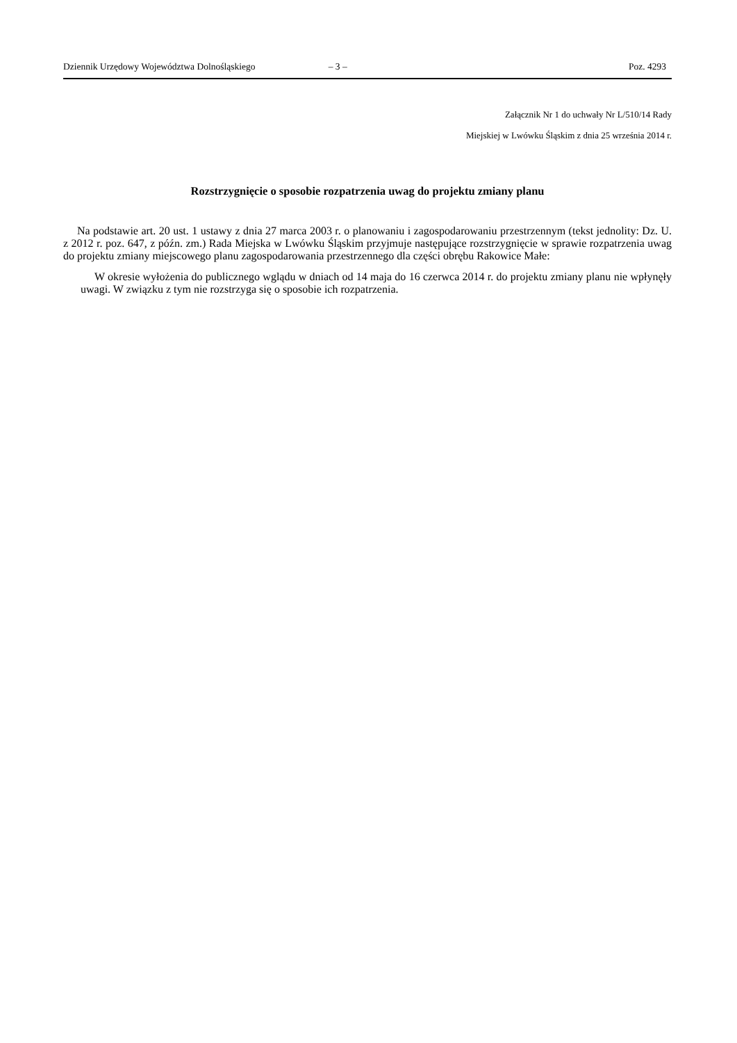Dziennik Urzędowy Województwa Dolnośląskiego – 3 – Poz. 4293
Załącznik Nr 1 do uchwały Nr L/510/14 Rady
Miejskiej w Lwówku Śląskim z dnia 25 września 2014 r.
Rozstrzygnięcie o sposobie rozpatrzenia uwag do projektu zmiany planu
Na podstawie art. 20 ust. 1 ustawy z dnia 27 marca 2003 r. o planowaniu i zagospodarowaniu przestrzennym (tekst jednolity: Dz. U. z 2012 r. poz. 647, z późn. zm.) Rada Miejska w Lwówku Śląskim przyjmuje następujące rozstrzygnięcie w sprawie rozpatrzenia uwag do projektu zmiany miejscowego planu zagospodarowania przestrzennego dla części obrębu Rakowice Małe:
W okresie wyłożenia do publicznego wglądu w dniach od 14 maja do 16 czerwca 2014 r. do projektu zmiany planu nie wpłynęły uwagi. W związku z tym nie rozstrzyga się o sposobie ich rozpatrzenia.